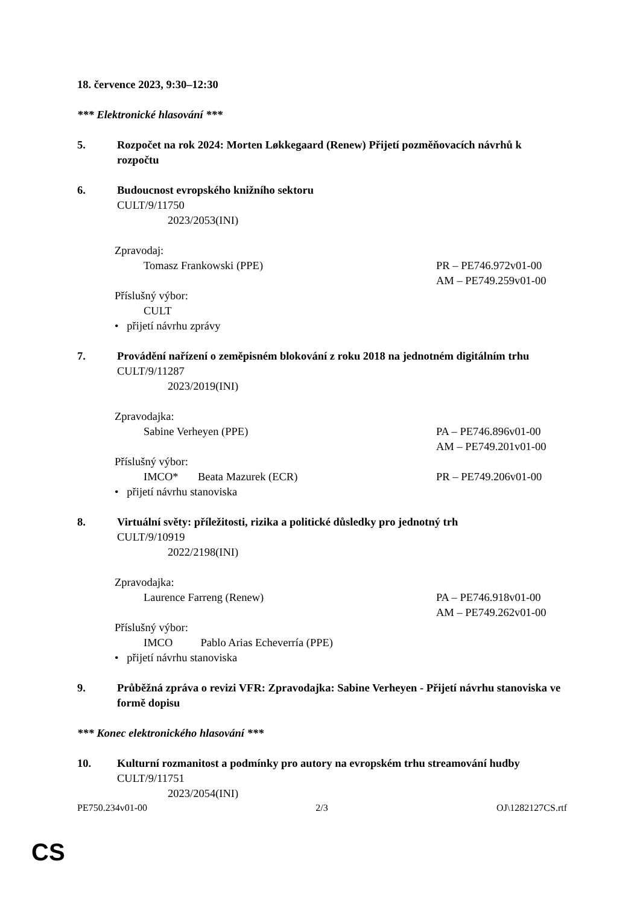18. července 2023, 9:30–12:30
*** Elektronické hlasování ***
5. Rozpočet na rok 2024: Morten Løkkegaard (Renew) Přijetí pozměňovacích návrhů k rozpočtu
6. Budoucnost evropského knižního sektoru
CULT/9/11750
2023/2053(INI)
Zpravodaj:
Tomasz Frankowski (PPE) PR – PE746.972v01-00
AM – PE749.259v01-00
Příslušný výbor:
CULT
• přijetí návrhu zprávy
7. Provádění nařízení o zeměpisném blokování z roku 2018 na jednotném digitálním trhu
CULT/9/11287
2023/2019(INI)
Zpravodajka:
Sabine Verheyen (PPE) PA – PE746.896v01-00
AM – PE749.201v01-00
Příslušný výbor:
IMCO* Beata Mazurek (ECR) PR – PE749.206v01-00
• přijetí návrhu stanoviska
8. Virtuální světy: příležitosti, rizika a politické důsledky pro jednotný trh
CULT/9/10919
2022/2198(INI)
Zpravodajka:
Laurence Farreng (Renew) PA – PE746.918v01-00
AM – PE749.262v01-00
Příslušný výbor:
IMCO Pablo Arias Echeverría (PPE)
• přijetí návrhu stanoviska
9. Průběžná zpráva o revizi VFR: Zpravodajka: Sabine Verheyen - Přijetí návrhu stanoviska ve formě dopisu
*** Konec elektronického hlasování ***
10. Kulturní rozmanitost a podmínky pro autory na evropském trhu streamování hudby
CULT/9/11751
2023/2054(INI)
PE750.234v01-00 2/3 OJ\1282127CS.rtf
CS